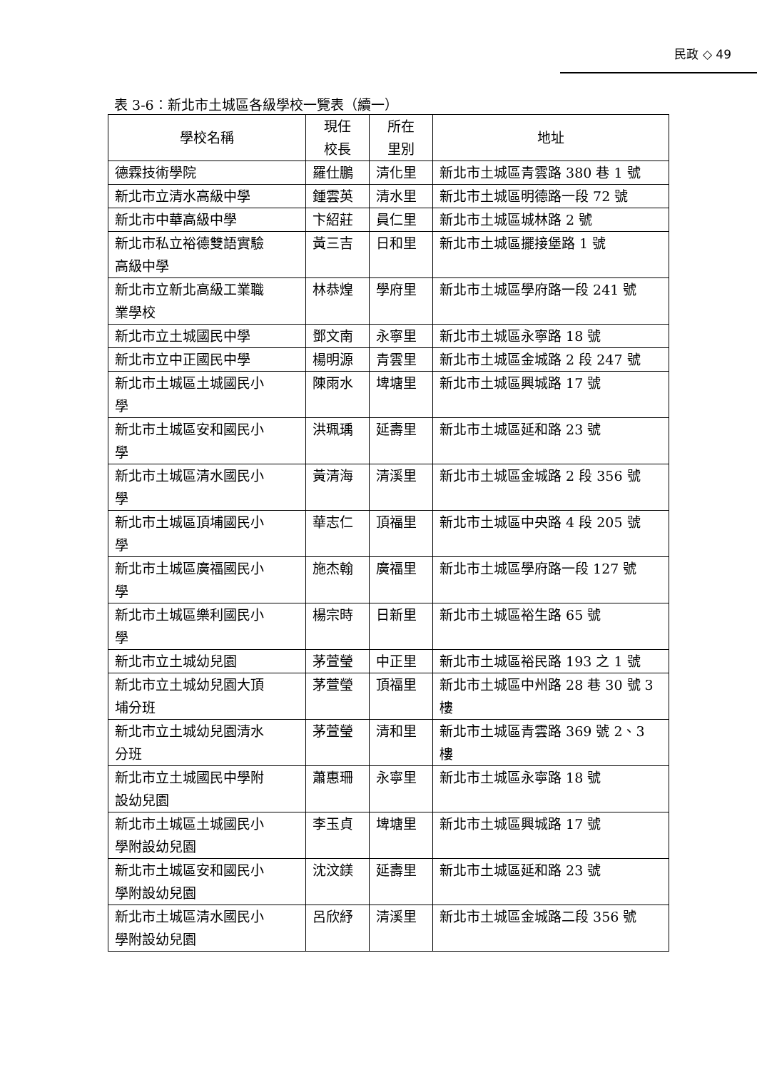民政 ◇ 49
表 3-6：新北市土城區各級學校一覽表（續一）
| 學校名稱 | 現任 校長 | 所在 里別 | 地址 |
| --- | --- | --- | --- |
| 德霖技術學院 | 羅仕鵬 | 清化里 | 新北市土城區青雲路 380 巷 1 號 |
| 新北市立清水高級中學 | 鍾雲英 | 清水里 | 新北市土城區明德路一段 72 號 |
| 新北市中華高級中學 | 卞紹莊 | 員仁里 | 新北市土城區城林路 2 號 |
| 新北市私立裕德雙語實驗 高級中學 | 黃三吉 | 日和里 | 新北市土城區擺接堡路 1 號 |
| 新北市立新北高級工業職 業學校 | 林恭煌 | 學府里 | 新北市土城區學府路一段 241 號 |
| 新北市立土城國民中學 | 鄧文南 | 永寧里 | 新北市土城區永寧路 18 號 |
| 新北市立中正國民中學 | 楊明源 | 青雲里 | 新北市土城區金城路 2 段 247 號 |
| 新北市土城區土城國民小 學 | 陳雨水 | 埤塘里 | 新北市土城區興城路 17 號 |
| 新北市土城區安和國民小 學 | 洪珮瑀 | 延壽里 | 新北市土城區延和路 23 號 |
| 新北市土城區清水國民小 學 | 黃清海 | 清溪里 | 新北市土城區金城路 2 段 356 號 |
| 新北市土城區頂埔國民小 學 | 華志仁 | 頂福里 | 新北市土城區中央路 4 段 205 號 |
| 新北市土城區廣福國民小 學 | 施杰翰 | 廣福里 | 新北市土城區學府路一段 127 號 |
| 新北市土城區樂利國民小 學 | 楊宗時 | 日新里 | 新北市土城區裕生路 65 號 |
| 新北市立土城幼兒園 | 茅萱瑩 | 中正里 | 新北市土城區裕民路 193 之 1 號 |
| 新北市立土城幼兒園大頂 埔分班 | 茅萱瑩 | 頂福里 | 新北市土城區中州路 28 巷 30 號 3 樓 |
| 新北市立土城幼兒園清水 分班 | 茅萱瑩 | 清和里 | 新北市土城區青雲路 369 號 2、3 樓 |
| 新北市立土城國民中學附 設幼兒園 | 蕭惠珊 | 永寧里 | 新北市土城區永寧路 18 號 |
| 新北市土城區土城國民小 學附設幼兒園 | 李玉貞 | 埤塘里 | 新北市土城區興城路 17 號 |
| 新北市土城區安和國民小 學附設幼兒園 | 沈汶鎂 | 延壽里 | 新北市土城區延和路 23 號 |
| 新北市土城區清水國民小 學附設幼兒園 | 呂欣紓 | 清溪里 | 新北市土城區金城路二段 356 號 |